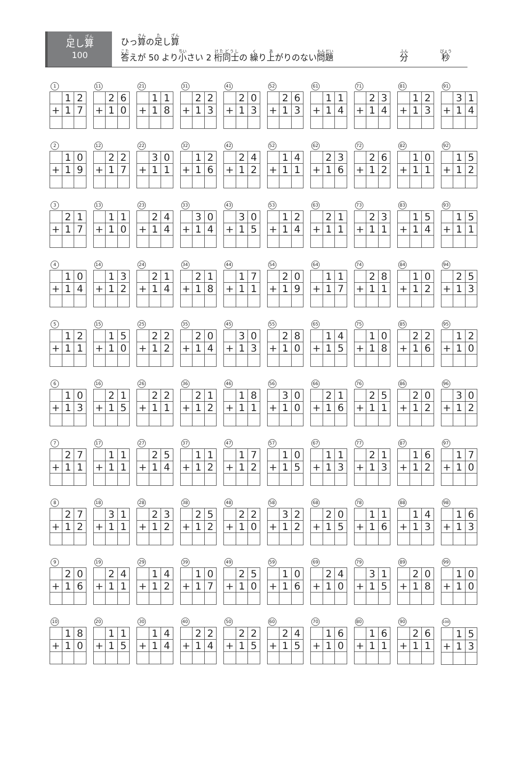足し算
100
ひっ算の足し算
答えが 50 より小さい 2 桁同士の 繰り上がりのない問題
分 秒
1
| | 1 | 2 |
| + | 1 | 7 |
11
| | 2 | 6 |
| + | 1 | 0 |
21
| | 1 | 1 |
| + | 1 | 8 |
31
| | 2 | 2 |
| + | 1 | 3 |
41
| | 2 | 0 |
| + | 1 | 3 |
52
| | 2 | 6 |
| + | 1 | 3 |
61
| | 1 | 1 |
| + | 1 | 4 |
71
| | 2 | 3 |
| + | 1 | 4 |
81
| | 1 | 2 |
| + | 1 | 3 |
91
| | 3 | 1 |
| + | 1 | 4 |
2
| | 1 | 0 |
| + | 1 | 9 |
12
| | 2 | 2 |
| + | 1 | 7 |
22
| | 3 | 0 |
| + | 1 | 1 |
32
| | 1 | 2 |
| + | 1 | 6 |
42
| | 2 | 4 |
| + | 1 | 2 |
52
| | 1 | 4 |
| + | 1 | 1 |
62
| | 2 | 3 |
| + | 1 | 6 |
72
| | 2 | 6 |
| + | 1 | 2 |
82
| | 1 | 0 |
| + | 1 | 1 |
92
| | 1 | 5 |
| + | 1 | 2 |
3
| | 2 | 1 |
| + | 1 | 7 |
13
| | 1 | 1 |
| + | 1 | 0 |
23
| | 2 | 4 |
| + | 1 | 4 |
33
| | 3 | 0 |
| + | 1 | 4 |
43
| | 3 | 0 |
| + | 1 | 5 |
53
| | 1 | 2 |
| + | 1 | 4 |
63
| | 2 | 1 |
| + | 1 | 1 |
73
| | 2 | 3 |
| + | 1 | 1 |
83
| | 1 | 5 |
| + | 1 | 4 |
93
| | 1 | 5 |
| + | 1 | 1 |
4
| | 1 | 0 |
| + | 1 | 4 |
14
| | 1 | 3 |
| + | 1 | 2 |
24
| | 2 | 1 |
| + | 1 | 4 |
34
| | 2 | 1 |
| + | 1 | 8 |
44
| | 1 | 7 |
| + | 1 | 1 |
54
| | 2 | 0 |
| + | 1 | 9 |
64
| | 1 | 1 |
| + | 1 | 7 |
74
| | 2 | 8 |
| + | 1 | 1 |
84
| | 1 | 0 |
| + | 1 | 2 |
94
| | 2 | 5 |
| + | 1 | 3 |
5
| | 1 | 2 |
| + | 1 | 1 |
15
| | 1 | 5 |
| + | 1 | 0 |
25
| | 2 | 2 |
| + | 1 | 2 |
35
| | 2 | 0 |
| + | 1 | 4 |
45
| | 3 | 0 |
| + | 1 | 3 |
55
| | 2 | 8 |
| + | 1 | 0 |
65
| | 1 | 4 |
| + | 1 | 5 |
75
| | 1 | 0 |
| + | 1 | 8 |
85
| | 2 | 2 |
| + | 1 | 6 |
95
| | 1 | 2 |
| + | 1 | 0 |
6
| | 1 | 0 |
| + | 1 | 3 |
16
| | 2 | 1 |
| + | 1 | 5 |
26
| | 2 | 2 |
| + | 1 | 1 |
36
| | 2 | 1 |
| + | 1 | 2 |
46
| | 1 | 8 |
| + | 1 | 1 |
56
| | 3 | 0 |
| + | 1 | 0 |
66
| | 2 | 1 |
| + | 1 | 6 |
76
| | 2 | 5 |
| + | 1 | 1 |
86
| | 2 | 0 |
| + | 1 | 2 |
96
| | 3 | 0 |
| + | 1 | 2 |
7
| | 2 | 7 |
| + | 1 | 1 |
17
| | 1 | 1 |
| + | 1 | 1 |
27
| | 2 | 5 |
| + | 1 | 4 |
37
| | 1 | 1 |
| + | 1 | 2 |
47
| | 1 | 7 |
| + | 1 | 2 |
57
| | 1 | 0 |
| + | 1 | 5 |
67
| | 1 | 1 |
| + | 1 | 3 |
77
| | 2 | 1 |
| + | 1 | 3 |
87
| | 1 | 6 |
| + | 1 | 2 |
97
| | 1 | 7 |
| + | 1 | 0 |
8
| | 2 | 7 |
| + | 1 | 2 |
18
| | 3 | 1 |
| + | 1 | 1 |
28
| | 2 | 3 |
| + | 1 | 2 |
38
| | 2 | 5 |
| + | 1 | 2 |
48
| | 2 | 2 |
| + | 1 | 0 |
58
| | 3 | 2 |
| + | 1 | 2 |
68
| | 2 | 0 |
| + | 1 | 5 |
78
| | 1 | 1 |
| + | 1 | 6 |
88
| | 1 | 4 |
| + | 1 | 3 |
98
| | 1 | 6 |
| + | 1 | 3 |
9
| | 2 | 0 |
| + | 1 | 6 |
19
| | 2 | 4 |
| + | 1 | 1 |
29
| | 1 | 4 |
| + | 1 | 2 |
39
| | 1 | 0 |
| + | 1 | 7 |
49
| | 2 | 5 |
| + | 1 | 0 |
59
| | 1 | 0 |
| + | 1 | 6 |
69
| | 2 | 4 |
| + | 1 | 0 |
79
| | 3 | 1 |
| + | 1 | 5 |
89
| | 2 | 0 |
| + | 1 | 8 |
99
| | 1 | 0 |
| + | 1 | 0 |
10
| | 1 | 8 |
| + | 1 | 0 |
20
| | 1 | 1 |
| + | 1 | 5 |
30
| | 1 | 4 |
| + | 1 | 4 |
40
| | 2 | 2 |
| + | 1 | 4 |
50
| | 2 | 2 |
| + | 1 | 5 |
60
| | 2 | 4 |
| + | 1 | 5 |
70
| | 1 | 6 |
| + | 1 | 0 |
80
| | 1 | 6 |
| + | 1 | 1 |
90
| | 2 | 6 |
| + | 1 | 1 |
100
| | 1 | 5 |
| + | 1 | 3 |